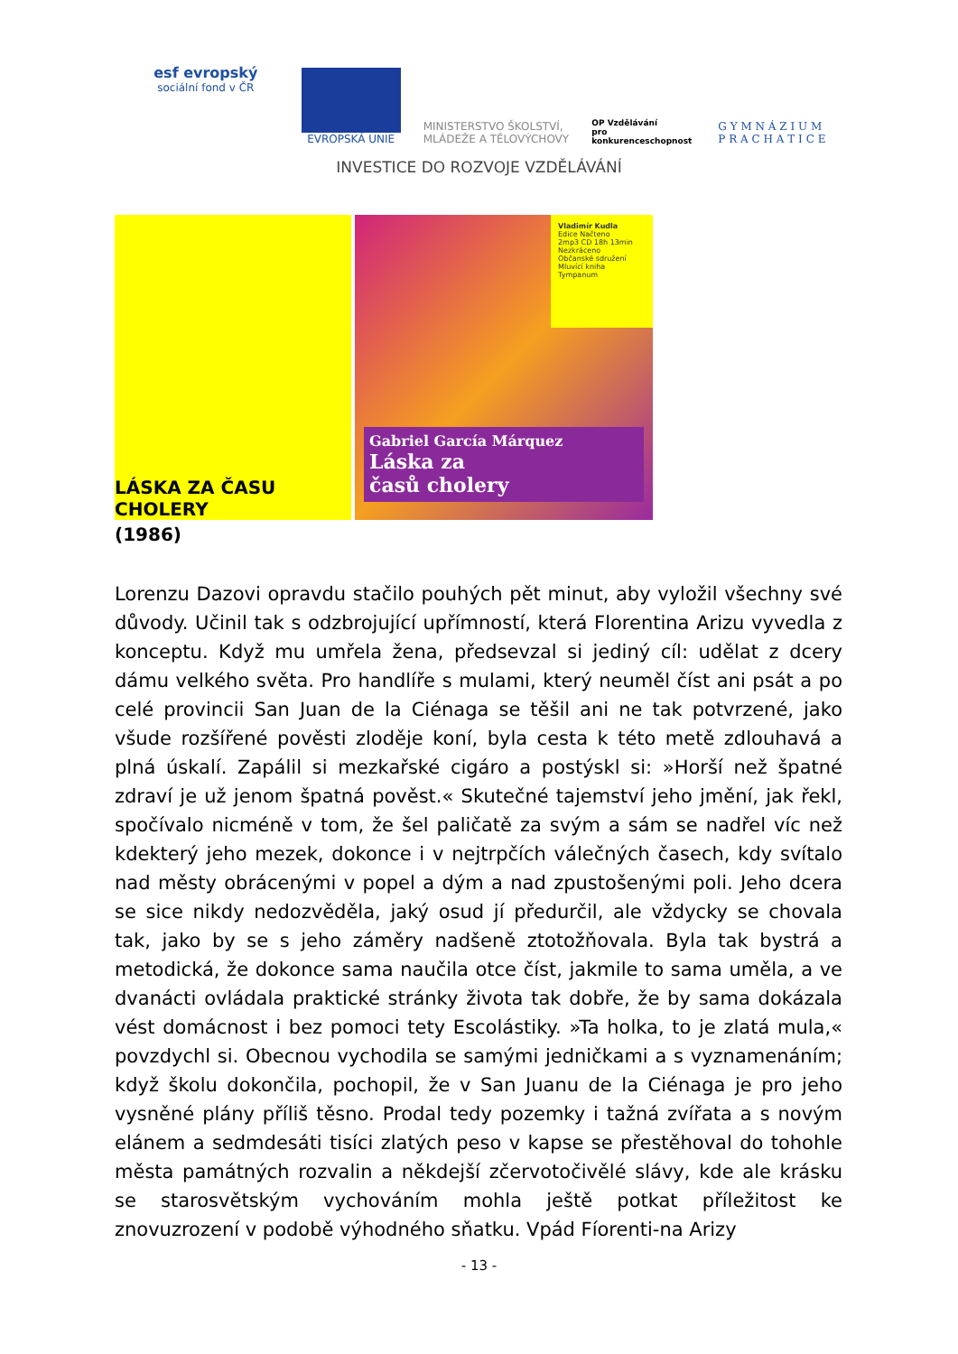esf evropský
sociální fond v ČR
EVROPSKÁ UNIE
MINISTERSTVO ŠKOLSTVÍ,
MLÁDEŽE A TĚLOVÝCHOVY
OP Vzdělávání
pro konkurenceschopnost
G Y M N Á Z I U M
P R A C H A T I C E
INVESTICE DO ROZVOJE VZDĚLÁVÁNÍ
LÁSKA ZA ČASU CHOLERY
Vladimír Kudla
Edice Načteno
2mp3 CD 18h 13min
Nezkráceno
Občanské sdružení Mluvící kniha
Tympanum
Gabriel García Márquez
Láska za
časů cholery
(1986)
Lorenzu Dazovi opravdu stačilo pouhých pět minut, aby vyložil všechny své důvody. Učinil tak s odzbrojující upřímností, která Florentina Arizu vyvedla z konceptu. Když mu umřela žena, předsevzal si jediný cíl: udělat z dcery dámu velkého světa. Pro handlíře s mulami, který neuměl číst ani psát a po celé provincii San Juan de la Ciénaga se těšil ani ne tak potvrzené, jako všude rozšířené pověsti zloděje koní, byla cesta k této metě zdlouhavá a plná úskalí. Zapálil si mezkařské cigáro a postýskl si: »Horší než špatné zdraví je už jenom špatná pověst.« Skutečné tajemství jeho jmění, jak řekl, spočívalo nicméně v tom, že šel paličatě za svým a sám se nadřel víc než kdekterý jeho mezek, dokonce i v nejtrpčích válečných časech, kdy svítalo nad městy obrácenými v popel a dým a nad zpustošenými poli. Jeho dcera se sice nikdy nedozvěděla, jaký osud jí předurčil, ale vždycky se chovala tak, jako by se s jeho záměry nadšeně ztotožňovala. Byla tak bystrá a metodická, že dokonce sama naučila otce číst, jakmile to sama uměla, a ve dvanácti ovládala praktické stránky života tak dobře, že by sama dokázala vést domácnost i bez pomoci tety Escolástiky. »Ta holka, to je zlatá mula,« povzdychl si. Obecnou vychodila se samými jedničkami a s vyznamenáním; když školu dokončila, pochopil, že v San Juanu de la Ciénaga je pro jeho vysněné plány příliš těsno. Prodal tedy pozemky i tažná zvířata a s novým elánem a sedmdesáti tisíci zlatých peso v kapse se přestěhoval do tohohle města památných rozvalin a někdejší zčervotočivělé slávy, kde ale krásku se starosvětským vychováním mohla ještě potkat příležitost ke znovuzrození v podobě výhodného sňatku. Vpád Fíorenti-na Arizy
- 13 -